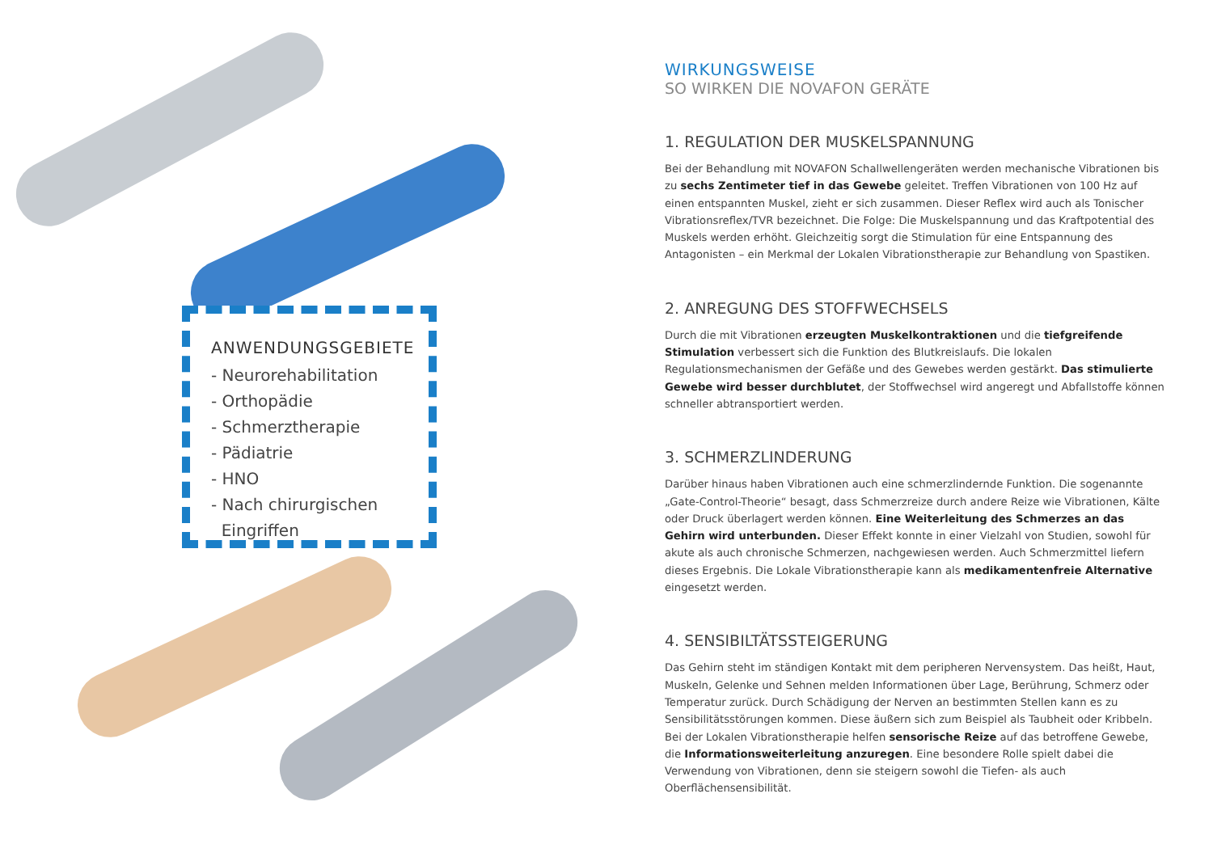ANWENDUNGSGEBIETE
- Neurorehabilitation
- Orthopädie
- Schmerztherapie
- Pädiatrie
- HNO
- Nach chirurgischen
Eingriffen
WIRKUNGSWEISE
SO WIRKEN DIE NOVAFON GERÄTE
1. REGULATION DER MUSKELSPANNUNG
Bei der Behandlung mit NOVAFON Schallwellengeräten werden mechanische Vibrationen bis zu sechs Zentimeter tief in das Gewebe geleitet. Treffen Vibrationen von 100 Hz auf einen entspannten Muskel, zieht er sich zusammen. Dieser Reflex wird auch als Tonischer Vibrationsreflex/TVR bezeichnet. Die Folge: Die Muskelspannung und das Kraftpotential des Muskels werden erhöht. Gleichzeitig sorgt die Stimulation für eine Entspannung des Antagonisten – ein Merkmal der Lokalen Vibrationstherapie zur Behandlung von Spastiken.
2. ANREGUNG DES STOFFWECHSELS
Durch die mit Vibrationen erzeugten Muskelkontraktionen und die tiefgreifende Stimulation verbessert sich die Funktion des Blutkreislaufs. Die lokalen Regulationsmechanismen der Gefäße und des Gewebes werden gestärkt. Das stimulierte Gewebe wird besser durchblutet, der Stoffwechsel wird angeregt und Abfallstoffe können schneller abtransportiert werden.
3. SCHMERZLINDERUNG
Darüber hinaus haben Vibrationen auch eine schmerzlindernde Funktion. Die sogenannte „Gate-Control-Theorie“ besagt, dass Schmerzreize durch andere Reize wie Vibrationen, Kälte oder Druck überlagert werden können. Eine Weiterleitung des Schmerzes an das Gehirn wird unterbunden. Dieser Effekt konnte in einer Vielzahl von Studien, sowohl für akute als auch chronische Schmerzen, nachgewiesen werden. Auch Schmerzmittel liefern dieses Ergebnis. Die Lokale Vibrationstherapie kann als medikamentenfreie Alternative eingesetzt werden.
4. SENSIBILTÄTSSTEIGERUNG
Das Gehirn steht im ständigen Kontakt mit dem peripheren Nervensystem. Das heißt, Haut, Muskeln, Gelenke und Sehnen melden Informationen über Lage, Berührung, Schmerz oder Temperatur zurück. Durch Schädigung der Nerven an bestimmten Stellen kann es zu Sensibilitätsstörungen kommen. Diese äußern sich zum Beispiel als Taubheit oder Kribbeln. Bei der Lokalen Vibrationstherapie helfen sensorische Reize auf das betroffene Gewebe, die Informationsweiterleitung anzuregen. Eine besondere Rolle spielt dabei die Verwendung von Vibrationen, denn sie steigern sowohl die Tiefen- als auch Oberflächensensibilität.